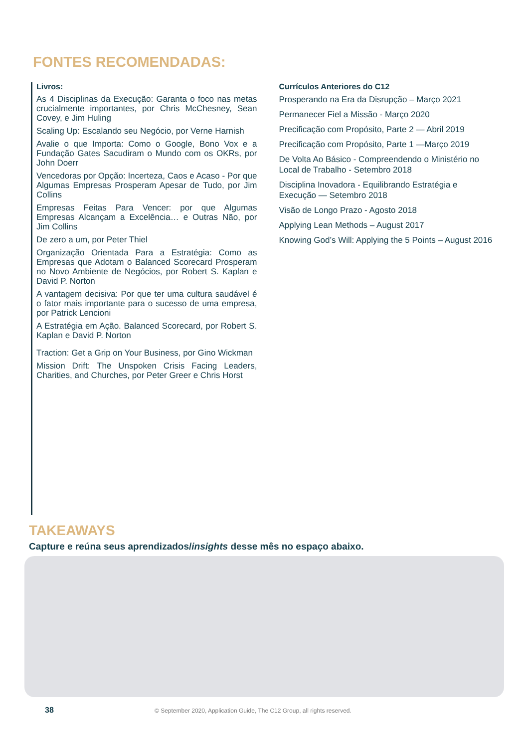FONTES RECOMENDADAS:
Livros:
As 4 Disciplinas da Execução: Garanta o foco nas metas crucialmente importantes, por Chris McChesney, Sean Covey, e Jim Huling
Scaling Up: Escalando seu Negócio, por Verne Harnish
Avalie o que Importa: Como o Google, Bono Vox e a Fundação Gates Sacudiram o Mundo com os OKRs, por John Doerr
Vencedoras por Opção: Incerteza, Caos e Acaso - Por que Algumas Empresas Prosperam Apesar de Tudo, por Jim Collins
Empresas Feitas Para Vencer: por que Algumas Empresas Alcançam a Excelência… e Outras Não, por Jim Collins
De zero a um, por Peter Thiel
Organização Orientada Para a Estratégia: Como as Empresas que Adotam o Balanced Scorecard Prosperam no Novo Ambiente de Negócios, por Robert S. Kaplan e David P. Norton
A vantagem decisiva: Por que ter uma cultura saudável é o fator mais importante para o sucesso de uma empresa, por Patrick Lencioni
A Estratégia em Ação. Balanced Scorecard, por Robert S. Kaplan e David P. Norton
Traction: Get a Grip on Your Business, por Gino Wickman
Mission Drift: The Unspoken Crisis Facing Leaders, Charities, and Churches, por Peter Greer e Chris Horst
Currículos Anteriores do C12
Prosperando na Era da Disrupção – Março 2021
Permanecer Fiel a Missão - Março 2020
Precificação com Propósito, Parte 2 — Abril 2019
Precificação com Propósito, Parte 1 —Março 2019
De Volta Ao Básico - Compreendendo o Ministério no Local de Trabalho - Setembro 2018
Disciplina Inovadora - Equilibrando Estratégia e Execução — Setembro 2018
Visão de Longo Prazo - Agosto 2018
Applying Lean Methods – August 2017
Knowing God’s Will: Applying the 5 Points – August 2016
TAKEAWAYS
Capture e reúna seus aprendizados/insights desse mês no espaço abaixo.
38
© September 2020, Application Guide, The C12 Group, all rights reserved.